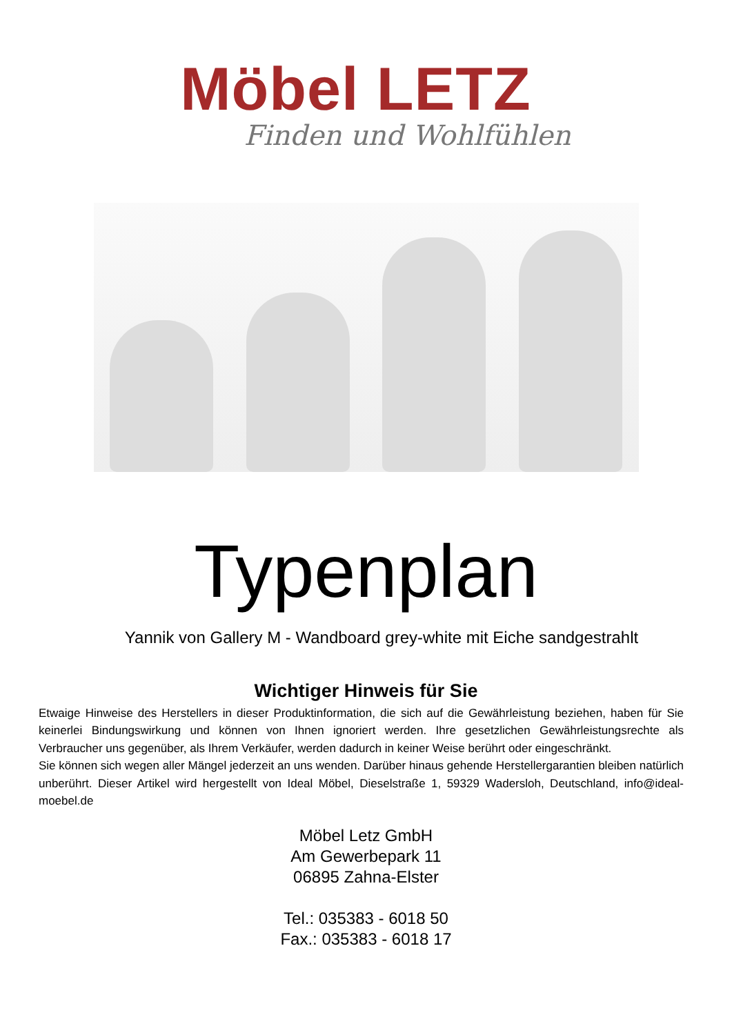Möbel LETZ
Finden und Wohlfühlen
Typenplan
Yannik von Gallery M - Wandboard grey-white mit Eiche sandgestrahlt
Wichtiger Hinweis für Sie
Etwaige Hinweise des Herstellers in dieser Produktinformation, die sich auf die Gewährleistung beziehen, haben für Sie keinerlei Bindungswirkung und können von Ihnen ignoriert werden. Ihre gesetzlichen Gewährleistungsrechte als Verbraucher uns gegenüber, als Ihrem Verkäufer, werden dadurch in keiner Weise berührt oder eingeschränkt.
Sie können sich wegen aller Mängel jederzeit an uns wenden. Darüber hinaus gehende Herstellergarantien bleiben natürlich unberührt. Dieser Artikel wird hergestellt von Ideal Möbel, Dieselstraße 1, 59329 Wadersloh, Deutschland, info@ideal-moebel.de
Möbel Letz GmbH
Am Gewerbepark 11
06895 Zahna-Elster
Tel.: 035383 - 6018 50
Fax.: 035383 - 6018 17